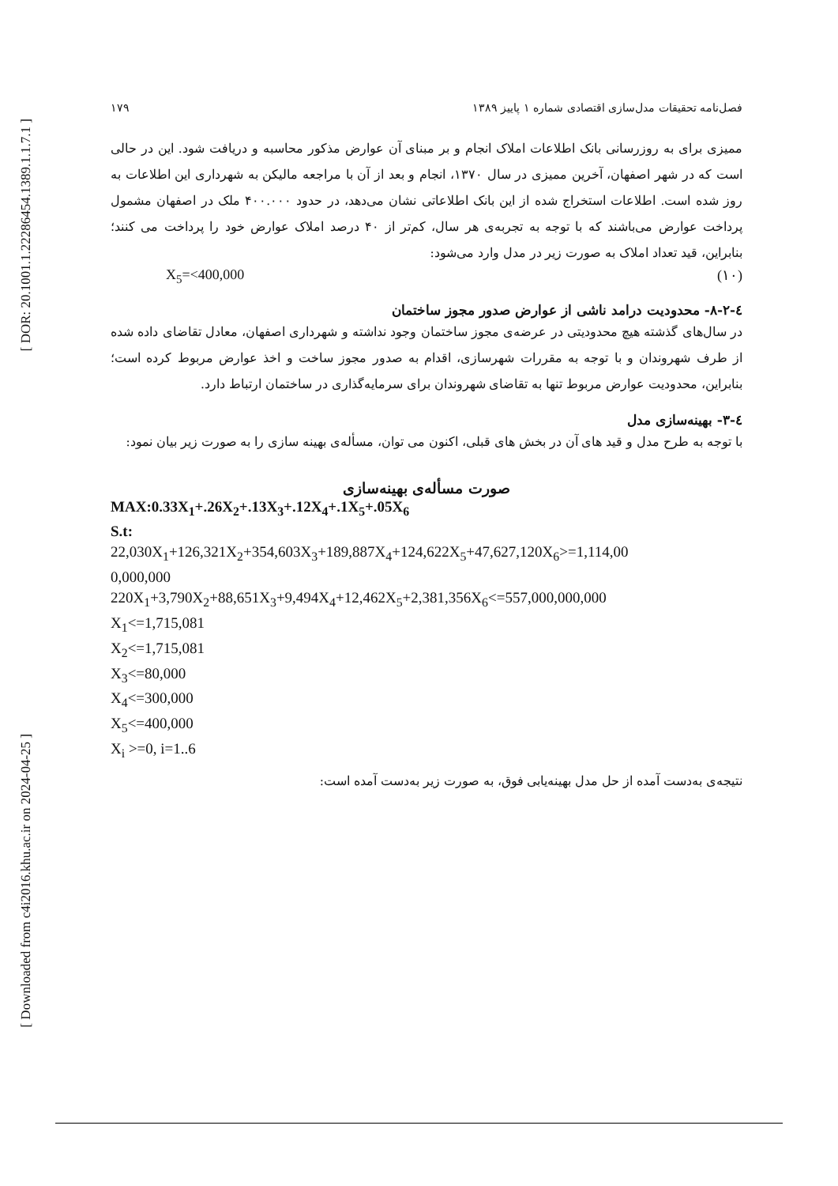[ DOR: 20.1001.1.22286454.1389.1.1.7.1 ]
[ Downloaded from c4i2016.khu.ac.ir on 2024-04-25 ]
۱۷۹ فصل‌نامه تحقیقات مدل‌سازی اقتصادی شماره ۱ پاییز ۱۳۸۹
ممیزی برای به روزرسانی بانک اطلاعات املاک انجام و بر مبنای آن عوارض مذکور محاسبه و دریافت شود. این در حالی است که در شهر اصفهان، آخرین ممیزی در سال ۱۳۷۰، انجام و بعد از آن با مراجعه مالیکن به شهرداری این اطلاعات به روز شده است. اطلاعات استخراج شده از این بانک اطلاعاتی نشان می‌دهد، در حدود ۴۰۰.۰۰۰ ملک در اصفهان مشمول پرداخت عوارض می‌باشند که با توجه به تجربه‌ی هر سال، کم‌تر از ۴۰ درصد املاک عوارض خود را پرداخت می کنند؛ بنابراین، قید تعداد املاک به صورت زیر در مدل وارد می‌شود:
X<sub>5</sub>=<400,000 (۱۰)
٤-٢-٨- محدودیت درامد ناشی از عوارض صدور مجوز ساختمان
در سال‌های گذشته هیچ محدودیتی در عرضه‌ی مجوز ساختمان وجود نداشته و شهرداری اصفهان، معادل تقاضای داده شده از طرف شهروندان و با توجه به مقررات شهرسازی، اقدام به صدور مجوز ساخت و اخذ عوارض مربوط کرده است؛ بنابراین، محدودیت عوارض مربوط تنها به تقاضای شهروندان برای سرمایه‌گذاری در ساختمان ارتباط دارد.
٤-٣- بهینه‌سازی مدل
با توجه به طرح مدل و قید های آن در بخش های قبلی، اکنون می توان، مسأله‌ی بهینه سازی را به صورت زیر بیان نمود:
صورت مسأله‌ی بهینه‌سازی
MAX:0.33X<sub>1</sub>+.26X<sub>2</sub>+.13X<sub>3</sub>+.12X<sub>4</sub>+.1X<sub>5</sub>+.05X<sub>6</sub>
S.t:
22,030X<sub>1</sub>+126,321X<sub>2</sub>+354,603X<sub>3</sub>+189,887X<sub>4</sub>+124,622X<sub>5</sub>+47,627,120X<sub>6</sub>>=1,114,00
0,000,000
220X<sub>1</sub>+3,790X<sub>2</sub>+88,651X<sub>3</sub>+9,494X<sub>4</sub>+12,462X<sub>5</sub>+2,381,356X<sub>6</sub><=557,000,000,000
X<sub>1</sub><=1,715,081
X<sub>2</sub><=1,715,081
X<sub>3</sub><=80,000
X<sub>4</sub><=300,000
X<sub>5</sub><=400,000
X<sub>i</sub> >=0, i=1..6
نتیجه‌ی به‌دست آمده از حل مدل بهینه‌یابی فوق، به صورت زیر به‌دست آمده است: